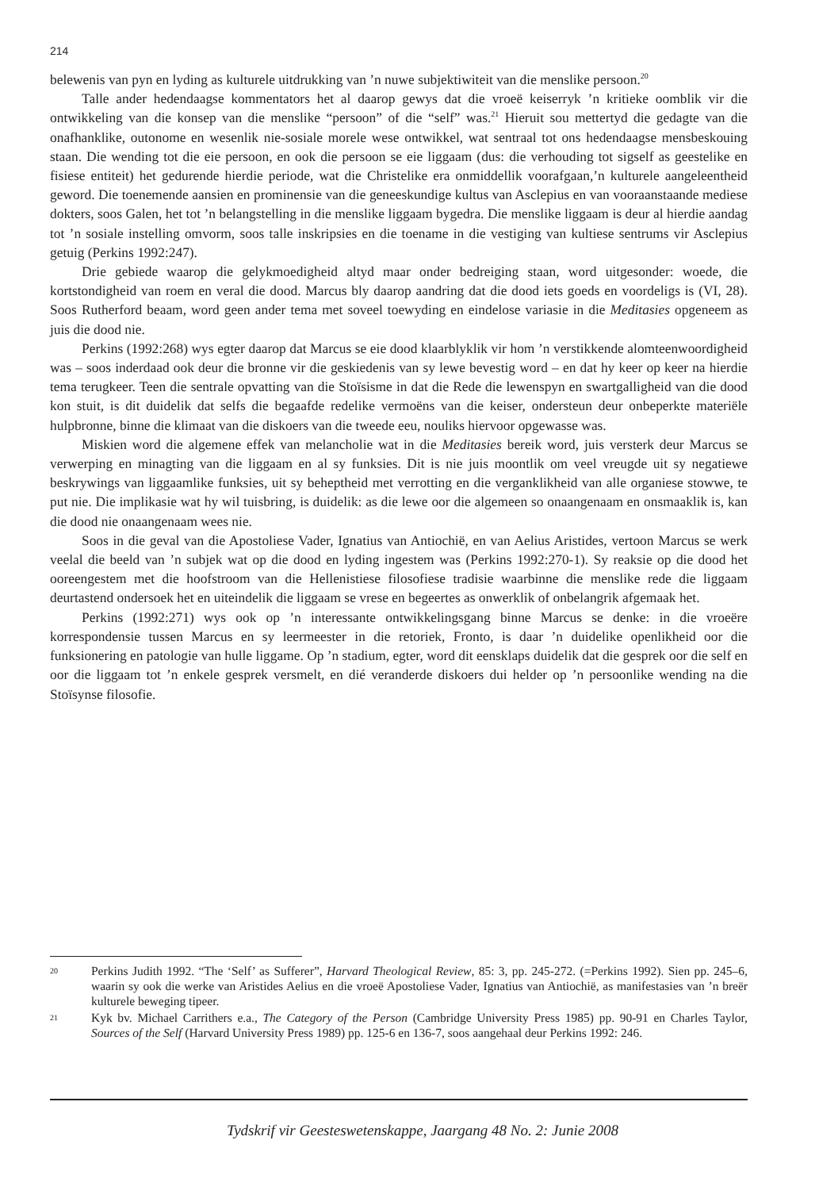214
belewenis van pyn en lyding as kulturele uitdrukking van ’n nuwe subjektiwiteit van die menslike persoon.<sup>20</sup>
Talle ander hedendaagse kommentators het al daarop gewys dat die vroeë keiserryk ’n kritieke oomblik vir die ontwikkeling van die konsep van die menslike “persoon” of die “self” was.<sup>21</sup> Hieruit sou mettertyd die gedagte van die onafhanklike, outonome en wesenlik nie-sosiale morele wese ontwikkel, wat sentraal tot ons hedendaagse mensbeskouing staan. Die wending tot die eie persoon, en ook die persoon se eie liggaam (dus: die verhouding tot sigself as geestelike en fisiese entiteit) het gedurende hierdie periode, wat die Christelike era onmiddellik voorafgaan,’n kulturele aangeleentheid geword. Die toenemende aansien en prominensie van die geneeskundige kultus van Asclepius en van vooraanstaande mediese dokters, soos Galen, het tot ’n belangstelling in die menslike liggaam bygedra. Die menslike liggaam is deur al hierdie aandag tot ’n sosiale instelling omvorm, soos talle inskripsies en die toename in die vestiging van kultiese sentrums vir Asclepius getuig (Perkins 1992:247).
Drie gebiede waarop die gelykmoedigheid altyd maar onder bedreiging staan, word uitgesonder: woede, die kortstondigheid van roem en veral die dood. Marcus bly daarop aandring dat die dood iets goeds en voordeligs is (VI, 28). Soos Rutherford beaam, word geen ander tema met soveel toewyding en eindelose variasie in die Meditasies opgeneem as juis die dood nie.
Perkins (1992:268) wys egter daarop dat Marcus se eie dood klaarblyklik vir hom ’n verstikkende alomteenwoordigheid was – soos inderdaad ook deur die bronne vir die geskiedenis van sy lewe bevestig word – en dat hy keer op keer na hierdie tema terugkeer. Teen die sentrale opvatting van die Stoïsisme in dat die Rede die lewenspyn en swartgalligheid van die dood kon stuit, is dit duidelik dat selfs die begaafde redelike vermoëns van die keiser, ondersteun deur onbeperkte materiële hulpbronne, binne die klimaat van die diskoers van die tweede eeu, nouliks hiervoor opgewasse was.
Miskien word die algemene effek van melancholie wat in die Meditasies bereik word, juis versterk deur Marcus se verwerping en minagting van die liggaam en al sy funksies. Dit is nie juis moontlik om veel vreugde uit sy negatiewe beskrywings van liggaamlike funksies, uit sy beheptheid met verrotting en die verganklikheid van alle organiese stowwe, te put nie. Die implikasie wat hy wil tuisbring, is duidelik: as die lewe oor die algemeen so onaangenaam en onsmaaklik is, kan die dood nie onaangenaam wees nie.
Soos in die geval van die Apostoliese Vader, Ignatius van Antiochië, en van Aelius Aristides, vertoon Marcus se werk veelal die beeld van ’n subjek wat op die dood en lyding ingestem was (Perkins 1992:270-1). Sy reaksie op die dood het ooreengestem met die hoofstroom van die Hellenistiese filosofiese tradisie waarbinne die menslike rede die liggaam deurtastend ondersoek het en uiteindelik die liggaam se vrese en begeertes as onwerklik of onbelangrik afgemaak het.
Perkins (1992:271) wys ook op ’n interessante ontwikkelingsgang binne Marcus se denke: in die vroeëre korrespondensie tussen Marcus en sy leermeester in die retoriek, Fronto, is daar ’n duidelike openlikheid oor die funksionering en patologie van hulle liggame. Op ’n stadium, egter, word dit eensklaps duidelik dat die gesprek oor die self en oor die liggaam tot ’n enkele gesprek versmelt, en dié veranderde diskoers dui helder op ’n persoonlike wending na die Stoïsynse filosofie.
20 Perkins Judith 1992. “The ‘Self’ as Sufferer”, Harvard Theological Review, 85: 3, pp. 245-272. (=Perkins 1992). Sien pp. 245–6, waarin sy ook die werke van Aristides Aelius en die vroeë Apostoliese Vader, Ignatius van Antiochië, as manifestasies van ’n breër kulturele beweging tipeer.
21 Kyk bv. Michael Carrithers e.a., The Category of the Person (Cambridge University Press 1985) pp. 90-91 en Charles Taylor, Sources of the Self (Harvard University Press 1989) pp. 125-6 en 136-7, soos aangehaal deur Perkins 1992: 246.
Tydskrif vir Geesteswetenskappe, Jaargang 48 No. 2: Junie 2008